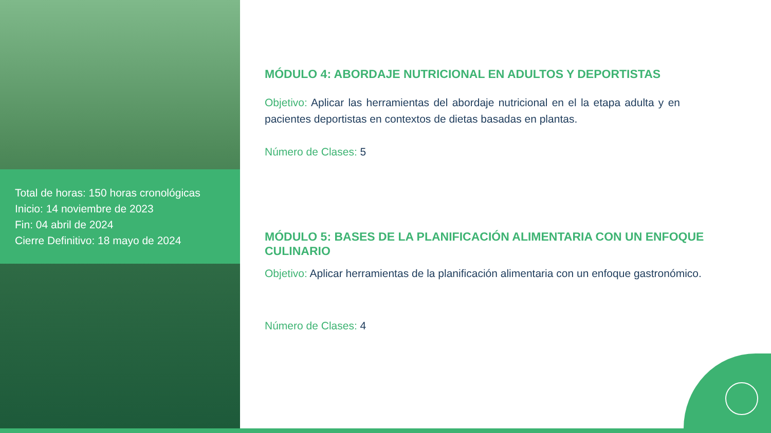Total de horas: 150 horas cronológicas
Inicio: 14 noviembre de 2023
Fin: 04 abril de 2024
Cierre Definitivo: 18 mayo de 2024
MÓDULO 4: ABORDAJE NUTRICIONAL EN ADULTOS Y DEPORTISTAS
Objetivo: Aplicar las herramientas del abordaje nutricional en el la etapa adulta y en pacientes deportistas en contextos de dietas basadas en plantas.
Número de Clases: 5
MÓDULO 5: BASES DE LA PLANIFICACIÓN ALIMENTARIA CON UN ENFOQUE CULINARIO
Objetivo: Aplicar herramientas de la planificación alimentaria con un enfoque gastronómico.
Número de Clases: 4